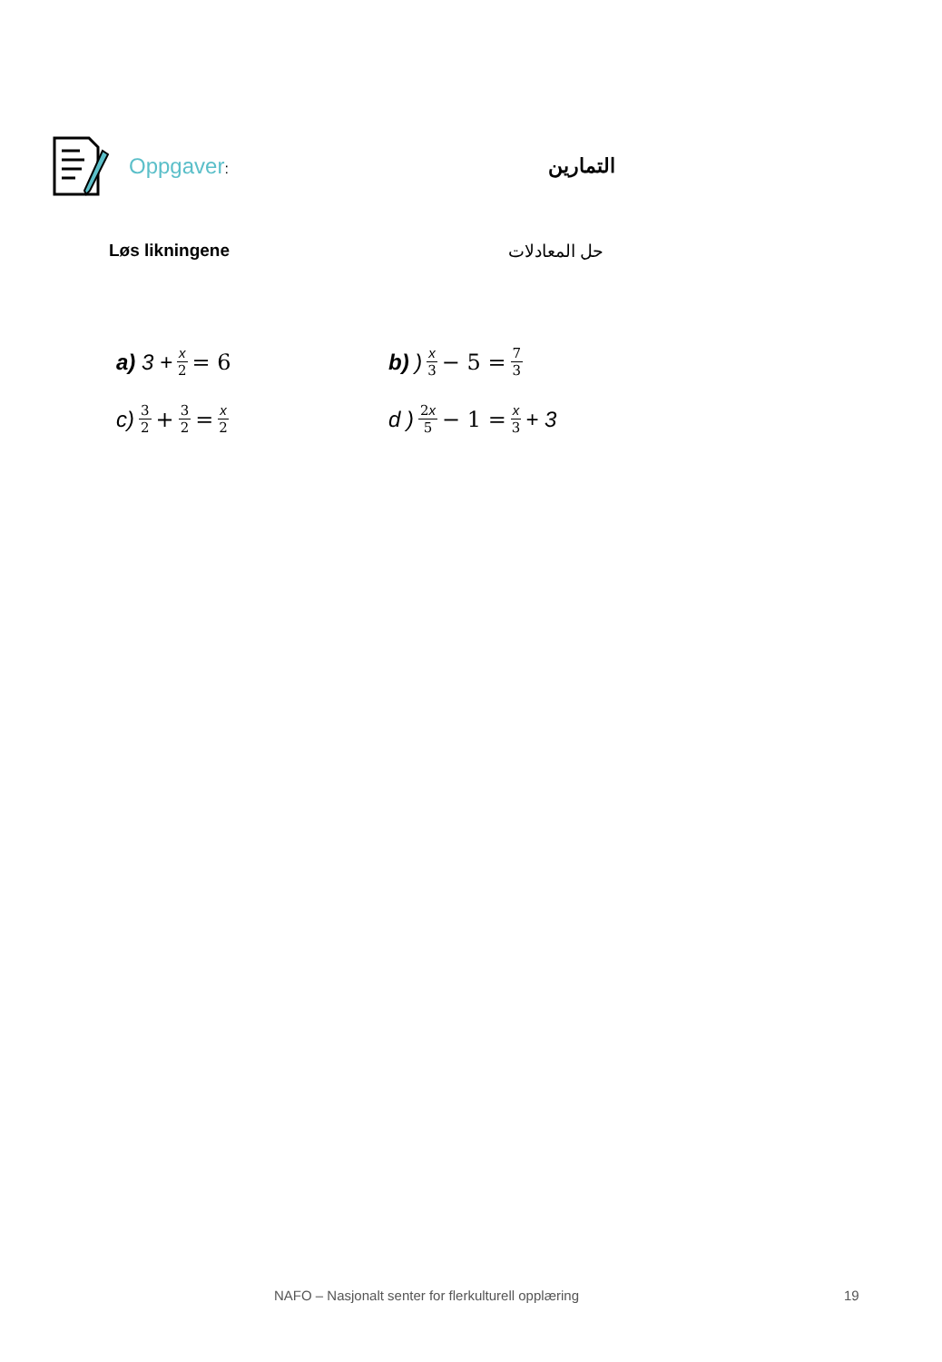Oppgaver: التمارين
Løs likningene حل المعادلات
a) 3 + x 2 = 6 b) ) x 3 − 5 = 7 3
c) 3 2 + 3 2 = x 2
d ) 2x 5 − 1 = x 3 + 3
NAFO – Nasjonalt senter for flerkulturell opplæring
19